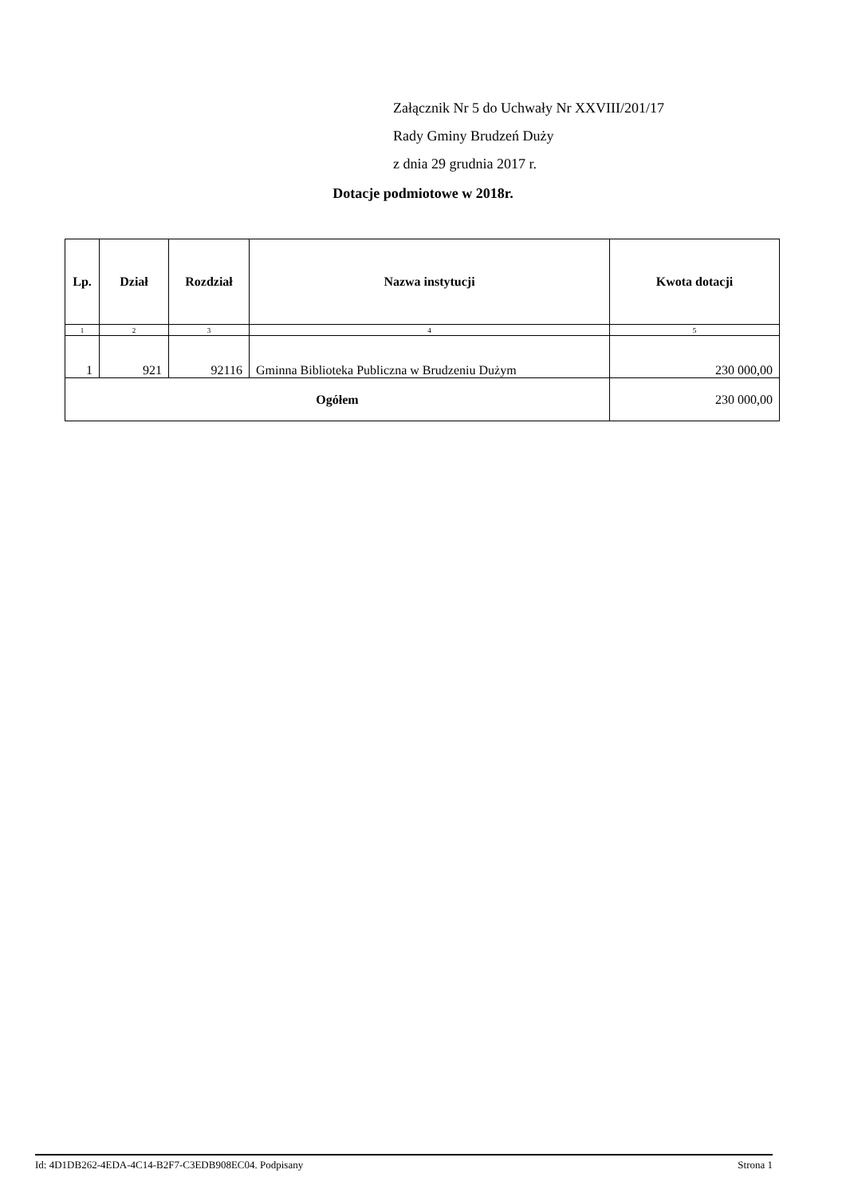Załącznik Nr 5 do Uchwały Nr XXVIII/201/17
Rady Gminy Brudzeń Duży
z dnia 29 grudnia 2017 r.
Dotacje podmiotowe w 2018r.
| Lp. | Dział | Rozdział | Nazwa instytucji | Kwota dotacji |
| --- | --- | --- | --- | --- |
| 1 | 2 | 3 | 4 | 5 |
| 1 | 921 | 92116 | Gminna Biblioteka Publiczna w Brudzeniu Dużym | 230 000,00 |
| Ogółem | | | | 230 000,00 |
Id: 4D1DB262-4EDA-4C14-B2F7-C3EDB908EC04. Podpisany Strona 1